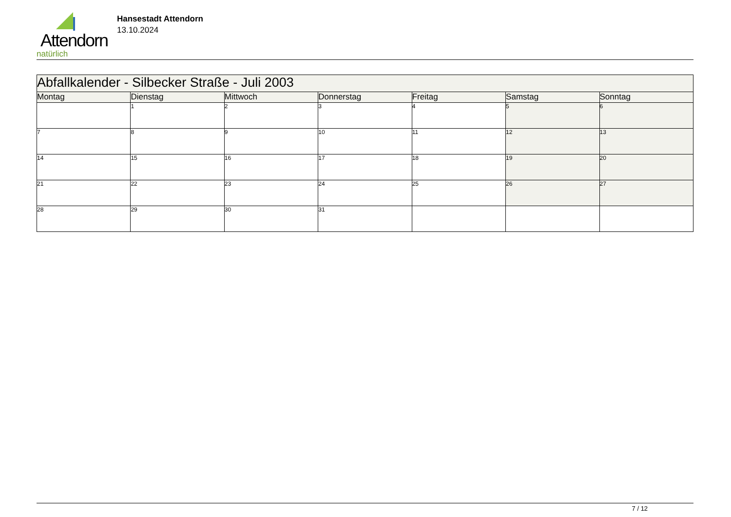Attendorn
natürlich
Hansestadt Attendorn
13.10.2024
| Abfallkalender - Silbecker Straße - Juli 2003 | | | | | | |
| Montag | Dienstag | Mittwoch | Donnerstag | Freitag | Samstag | Sonntag |
| | 1 | 2 | 3 | 4 | 5 | 6 |
| 7 | 8 | 9 | 10 | 11 | 12 | 13 |
| 14 | 15 | 16 | 17 | 18 | 19 | 20 |
| 21 | 22 | 23 | 24 | 25 | 26 | 27 |
| 28 | 29 | 30 | 31 | | | |
7 / 12